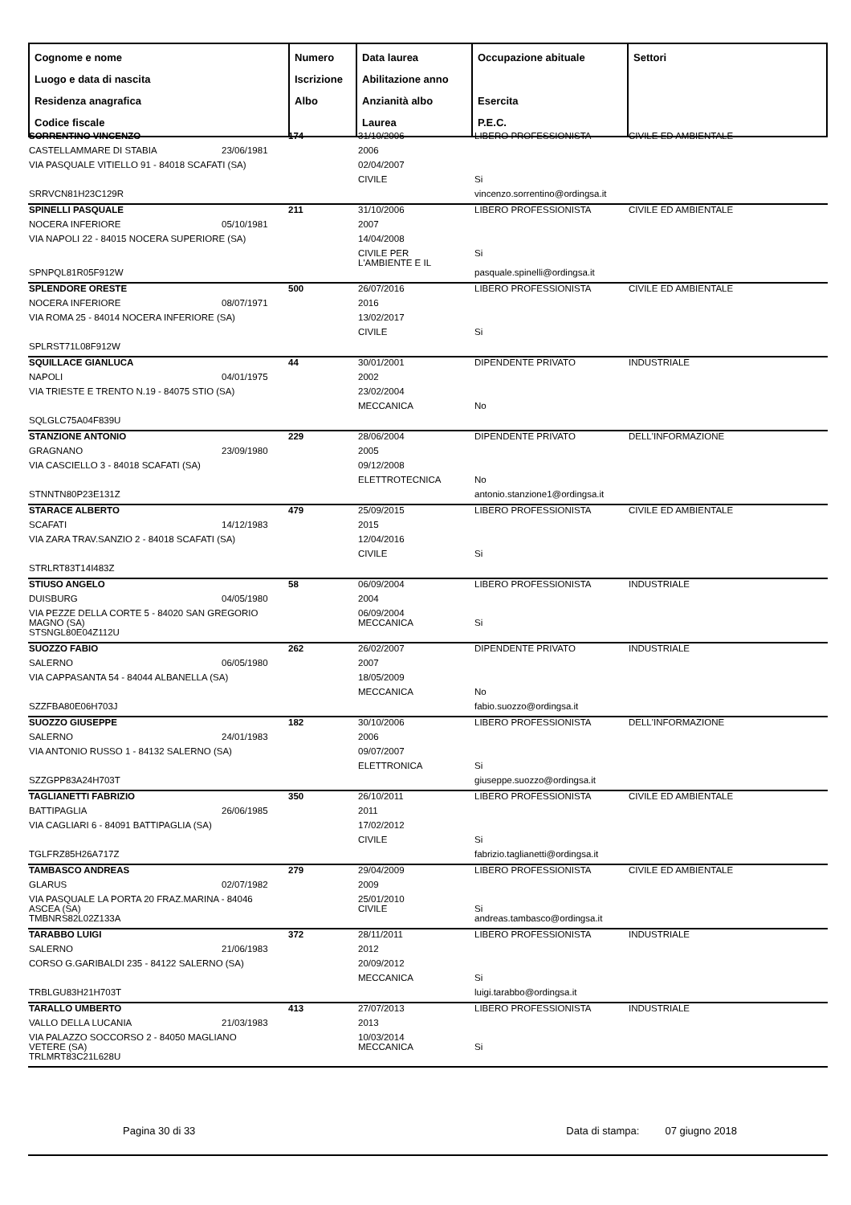| Cognome e nome Luogo e data di nascita Residenza anagrafica Codice fiscale | Numero Iscrizione Albo | Data laurea Abilitazione anno Anzianità albo Laurea | Occupazione abituale Esercita P.E.C. | Settori |
| --- | --- | --- | --- | --- |
| SORRENTINO VINCENZO | | 174 | 31/10/2006 | LIBERO PROFESSIONISTA | CIVILE ED AMBIENTALE |
| CASTELLAMMARE DI STABIA | 23/06/1981 | | 2006 | | |
| VIA PASQUALE VITIELLO 91 - 84018 SCAFATI (SA) | | | 02/04/2007 | | |
| | | | CIVILE | Si | |
| SRRVCN81H23C129R | | | | vincenzo.sorrentino@ordingsa.it | |
| SPINELLI PASQUALE | | 211 | 31/10/2006 | LIBERO PROFESSIONISTA | CIVILE ED AMBIENTALE |
| NOCERA INFERIORE | 05/10/1981 | | 2007 | | |
| VIA NAPOLI 22 - 84015 NOCERA SUPERIORE (SA) | | | 14/04/2008 | | |
| | | | CIVILE PER L'AMBIENTE E IL | Si | |
| SPNPQL81R05F912W | | | | pasquale.spinelli@ordingsa.it | |
| SPLENDORE ORESTE | | 500 | 26/07/2016 | LIBERO PROFESSIONISTA | CIVILE ED AMBIENTALE |
| NOCERA INFERIORE | 08/07/1971 | | 2016 | | |
| VIA ROMA 25 - 84014 NOCERA INFERIORE (SA) | | | 13/02/2017 | | |
| | | | CIVILE | Si | |
| SPLRST71L08F912W | | | | | |
| SQUILLACE GIANLUCA | | 44 | 30/01/2001 | DIPENDENTE PRIVATO | INDUSTRIALE |
| NAPOLI | 04/01/1975 | | 2002 | | |
| VIA TRIESTE E TRENTO N.19 - 84075 STIO (SA) | | | 23/02/2004 | | |
| | | | MECCANICA | No | |
| SQLGLC75A04F839U | | | | | |
| STANZIONE ANTONIO | | 229 | 28/06/2004 | DIPENDENTE PRIVATO | DELL'INFORMAZIONE |
| GRAGNANO | 23/09/1980 | | 2005 | | |
| VIA CASCIELLO 3 - 84018 SCAFATI (SA) | | | 09/12/2008 | | |
| | | | ELETTROTECNICA | No | |
| STNNTN80P23E131Z | | | | antonio.stanzione1@ordingsa.it | |
| STARACE ALBERTO | | 479 | 25/09/2015 | LIBERO PROFESSIONISTA | CIVILE ED AMBIENTALE |
| SCAFATI | 14/12/1983 | | 2015 | | |
| VIA ZARA TRAV.SANZIO 2 - 84018 SCAFATI (SA) | | | 12/04/2016 | | |
| | | | CIVILE | Si | |
| STRLRT83T14I483Z | | | | | |
| STIUSO ANGELO | | 58 | 06/09/2004 | LIBERO PROFESSIONISTA | INDUSTRIALE |
| DUISBURG | 04/05/1980 | | 2004 | | |
| VIA PEZZE DELLA CORTE 5 - 84020 SAN GREGORIO MAGNO (SA) | | | 06/09/2004 MECCANICA | Si | |
| STSNGL80E04Z112U | | | | | |
| SUOZZO FABIO | | 262 | 26/02/2007 | DIPENDENTE PRIVATO | INDUSTRIALE |
| SALERNO | 06/05/1980 | | 2007 | | |
| VIA CAPPASANTA 54 - 84044 ALBANELLA (SA) | | | 18/05/2009 | | |
| | | | MECCANICA | No | |
| SZZFBA80E06H703J | | | | fabio.suozzo@ordingsa.it | |
| SUOZZO GIUSEPPE | | 182 | 30/10/2006 | LIBERO PROFESSIONISTA | DELL'INFORMAZIONE |
| SALERNO | 24/01/1983 | | 2006 | | |
| VIA ANTONIO RUSSO 1 - 84132 SALERNO (SA) | | | 09/07/2007 | | |
| | | | ELETTRONICA | Si | |
| SZZGPP83A24H703T | | | | giuseppe.suozzo@ordingsa.it | |
| TAGLIANETTI FABRIZIO | | 350 | 26/10/2011 | LIBERO PROFESSIONISTA | CIVILE ED AMBIENTALE |
| BATTIPAGLIA | 26/06/1985 | | 2011 | | |
| VIA CAGLIARI 6 - 84091 BATTIPAGLIA (SA) | | | 17/02/2012 | | |
| | | | CIVILE | Si | |
| TGLFRZ85H26A717Z | | | | fabrizio.taglianetti@ordingsa.it | |
| TAMBASCO ANDREAS | | 279 | 29/04/2009 | LIBERO PROFESSIONISTA | CIVILE ED AMBIENTALE |
| GLARUS | 02/07/1982 | | 2009 | | |
| VIA PASQUALE LA PORTA 20 FRAZ.MARINA - 84046 ASCEA (SA) | | | 25/01/2010 CIVILE | Si | |
| TMBNRS82L02Z133A | | | | andreas.tambasco@ordingsa.it | |
| TARABBO LUIGI | | 372 | 28/11/2011 | LIBERO PROFESSIONISTA | INDUSTRIALE |
| SALERNO | 21/06/1983 | | 2012 | | |
| CORSO G.GARIBALDI 235 - 84122 SALERNO (SA) | | | 20/09/2012 | | |
| | | | MECCANICA | Si | |
| TRBLGU83H21H703T | | | | luigi.tarabbo@ordingsa.it | |
| TARALLO UMBERTO | | 413 | 27/07/2013 | LIBERO PROFESSIONISTA | INDUSTRIALE |
| VALLO DELLA LUCANIA | 21/03/1983 | | 2013 | | |
| VIA PALAZZO SOCCORSO 2 - 84050 MAGLIANO VETERE (SA) | | | 10/03/2014 MECCANICA | Si | |
| TRLMRT83C21L628U | | | | | |
Pagina 30 di 33 Data di stampa: 07 giugno 2018